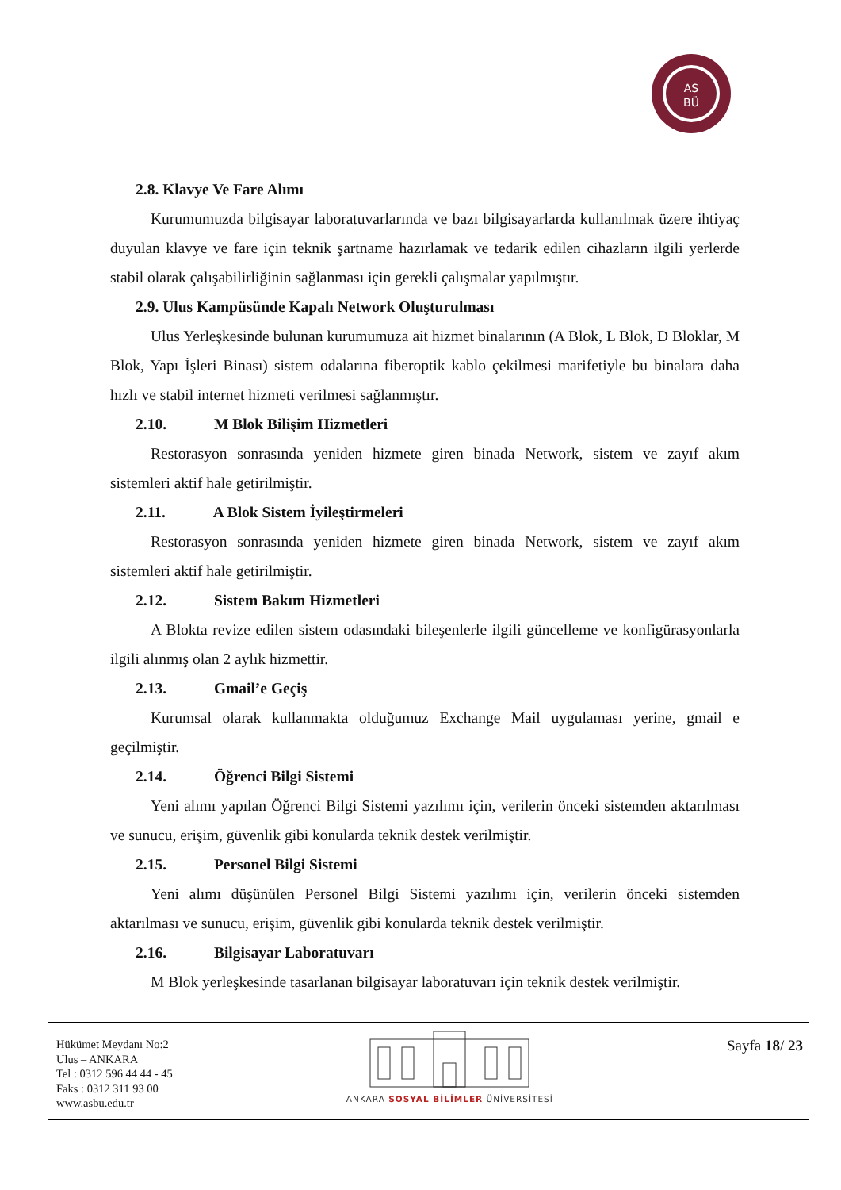AS
BÜ
2.8. Klavye Ve Fare Alımı
Kurumumuzda bilgisayar laboratuvarlarında ve bazı bilgisayarlarda kullanılmak üzere ihtiyaç duyulan klavye ve fare için teknik şartname hazırlamak ve tedarik edilen cihazların ilgili yerlerde stabil olarak çalışabilirliğinin sağlanması için gerekli çalışmalar yapılmıştır.
2.9. Ulus Kampüsünde Kapalı Network Oluşturulması
Ulus Yerleşkesinde bulunan kurumumuza ait hizmet binalarının (A Blok, L Blok, D Bloklar, M Blok, Yapı İşleri Binası) sistem odalarına fiberoptik kablo çekilmesi marifetiyle bu binalara daha hızlı ve stabil internet hizmeti verilmesi sağlanmıştır.
2.10. M Blok Bilişim Hizmetleri
Restorasyon sonrasında yeniden hizmete giren binada Network, sistem ve zayıf akım sistemleri aktif hale getirilmiştir.
2.11. A Blok Sistem İyileştirmeleri
Restorasyon sonrasında yeniden hizmete giren binada Network, sistem ve zayıf akım sistemleri aktif hale getirilmiştir.
2.12. Sistem Bakım Hizmetleri
A Blokta revize edilen sistem odasındaki bileşenlerle ilgili güncelleme ve konfigürasyonlarla ilgili alınmış olan 2 aylık hizmettir.
2.13. Gmail’e Geçiş
Kurumsal olarak kullanmakta olduğumuz Exchange Mail uygulaması yerine, gmail e geçilmiştir.
2.14. Öğrenci Bilgi Sistemi
Yeni alımı yapılan Öğrenci Bilgi Sistemi yazılımı için, verilerin önceki sistemden aktarılması ve sunucu, erişim, güvenlik gibi konularda teknik destek verilmiştir.
2.15. Personel Bilgi Sistemi
Yeni alımı düşünülen Personel Bilgi Sistemi yazılımı için, verilerin önceki sistemden aktarılması ve sunucu, erişim, güvenlik gibi konularda teknik destek verilmiştir.
2.16. Bilgisayar Laboratuvarı
M Blok yerleşkesinde tasarlanan bilgisayar laboratuvarı için teknik destek verilmiştir.
Hükümet Meydanı No:2
Ulus – ANKARA
Tel : 0312 596 44 44 - 45
Faks : 0312 311 93 00
www.asbu.edu.tr
ANKARA SOSYAL BİLİMLER ÜNİVERSİTESİ
Sayfa 18/ 23